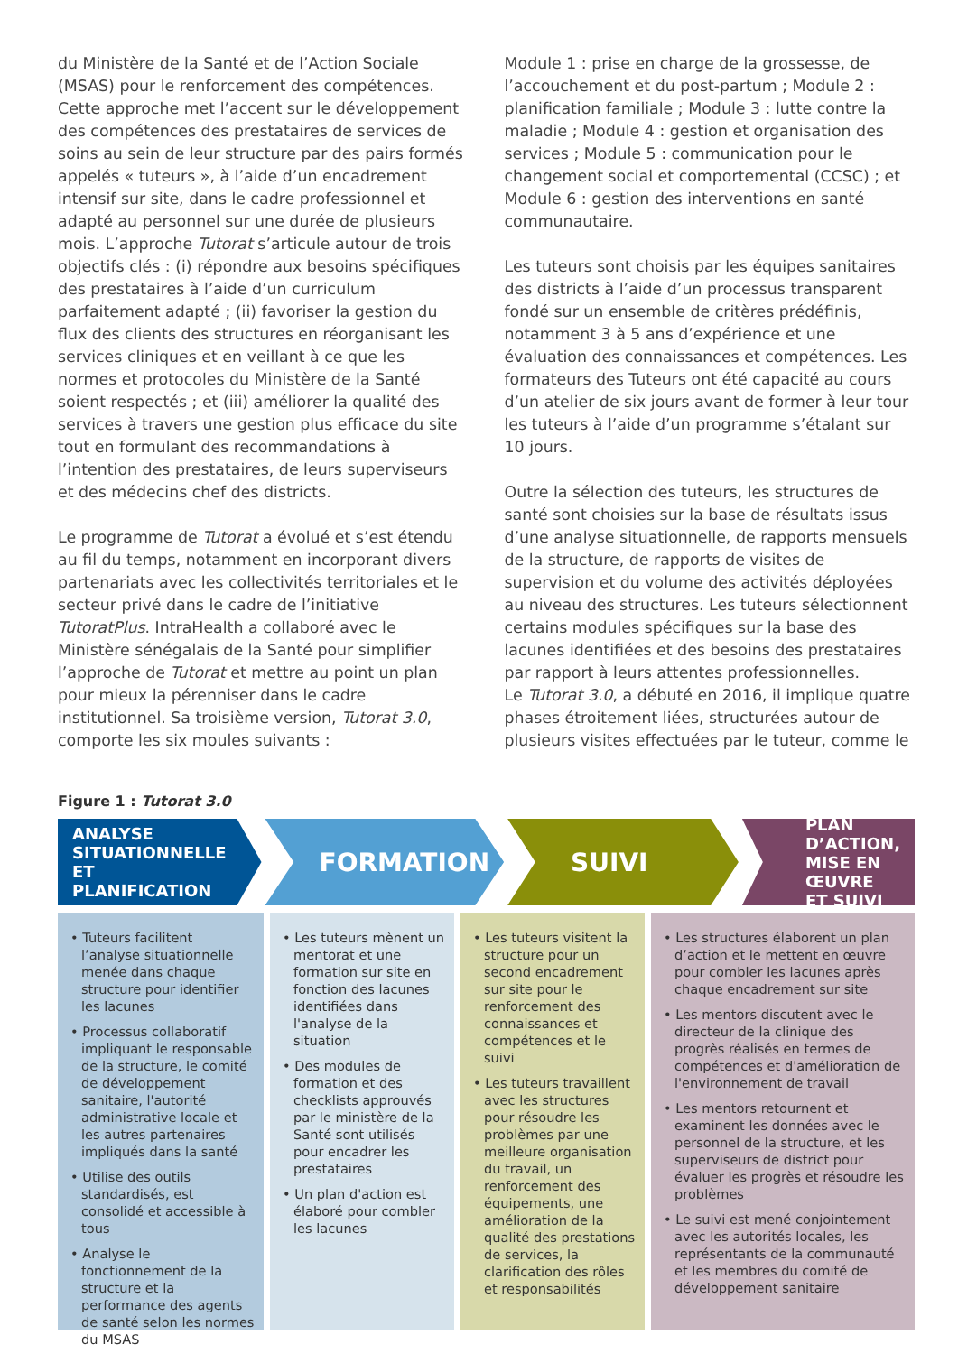du Ministère de la Santé et de l’Action Sociale (MSAS) pour le renforcement des compétences. Cette approche met l’accent sur le développement des compétences des prestataires de services de soins au sein de leur structure par des pairs formés appelés « tuteurs », à l’aide d’un encadrement intensif sur site, dans le cadre professionnel et adapté au personnel sur une durée de plusieurs mois. L’approche Tutorat s’articule autour de trois objectifs clés : (i) répondre aux besoins spécifiques des prestataires à l’aide d’un curriculum parfaitement adapté ; (ii) favoriser la gestion du flux des clients des structures en réorganisant les services cliniques et en veillant à ce que les normes et protocoles du Ministère de la Santé soient respectés ; et (iii) améliorer la qualité des services à travers une gestion plus efficace du site tout en formulant des recommandations à l’intention des prestataires, de leurs superviseurs et des médecins chef des districts.
Le programme de Tutorat a évolué et s’est étendu au fil du temps, notamment en incorporant divers partenariats avec les collectivités territoriales et le secteur privé dans le cadre de l’initiative TutoratPlus. IntraHealth a collaboré avec le Ministère sénégalais de la Santé pour simplifier l’approche de Tutorat et mettre au point un plan pour mieux la pérenniser dans le cadre institutionnel. Sa troisième version, Tutorat 3.0, comporte les six moules suivants :
Module 1 : prise en charge de la grossesse, de l’accouchement et du post-partum ; Module 2 : planification familiale ; Module 3 : lutte contre la maladie ; Module 4 : gestion et organisation des services ; Module 5 : communication pour le changement social et comportemental (CCSC) ; et Module 6 : gestion des interventions en santé communautaire.
Les tuteurs sont choisis par les équipes sanitaires des districts à l’aide d’un processus transparent fondé sur un ensemble de critères prédéfinis, notamment 3 à 5 ans d’expérience et une évaluation des connaissances et compétences. Les formateurs des Tuteurs ont été capacité au cours d’un atelier de six jours avant de former à leur tour les tuteurs à l’aide d’un programme s’étalant sur 10 jours.
Outre la sélection des tuteurs, les structures de santé sont choisies sur la base de résultats issus d’une analyse situationnelle, de rapports mensuels de la structure, de rapports de visites de supervision et du volume des activités déployées au niveau des structures. Les tuteurs sélectionnent certains modules spécifiques sur la base des lacunes identifiées et des besoins des prestataires par rapport à leurs attentes professionnelles.
Le Tutorat 3.0, a débuté en 2016, il implique quatre phases étroitement liées, structurées autour de plusieurs visites effectuées par le tuteur, comme le
Figure 1 : Tutorat 3.0
ANALYSE
SITUATIONNELLE ET
PLANIFICATION
FORMATION SUIVI
PLAN D’ACTION,
MISE EN ŒUVRE
ET SUIVI
• Tuteurs facilitent l’analyse situationnelle menée dans chaque structure pour identifier les lacunes
• Processus collaboratif impliquant le responsable de la structure, le comité de développement sanitaire, l'autorité administrative locale et les autres partenaires impliqués dans la santé
• Utilise des outils standardisés, est consolidé et accessible à tous
• Analyse le fonctionnement de la structure et la performance des agents de santé selon les normes du MSAS
• Les tuteurs mènent un mentorat et une formation sur site en fonction des lacunes identifiées dans l'analyse de la situation
• Des modules de formation et des checklists approuvés par le ministère de la Santé sont utilisés pour encadrer les prestataires
• Un plan d'action est élaboré pour combler les lacunes
• Les tuteurs visitent la structure pour un second encadrement sur site pour le renforcement des connaissances et compétences et le suivi
• Les tuteurs travaillent avec les structures pour résoudre les problèmes par une meilleure organisation du travail, un renforcement des équipements, une amélioration de la qualité des prestations de services, la clarification des rôles et responsabilités
• Les structures élaborent un plan d’action et le mettent en œuvre pour combler les lacunes après chaque encadrement sur site
• Les mentors discutent avec le directeur de la clinique des progrès réalisés en termes de compétences et d'amélioration de l'environnement de travail
• Les mentors retournent et examinent les données avec le personnel de la structure, et les superviseurs de district pour évaluer les progrès et résoudre les problèmes
• Le suivi est mené conjointement avec les autorités locales, les représentants de la communauté et les membres du comité de développement sanitaire